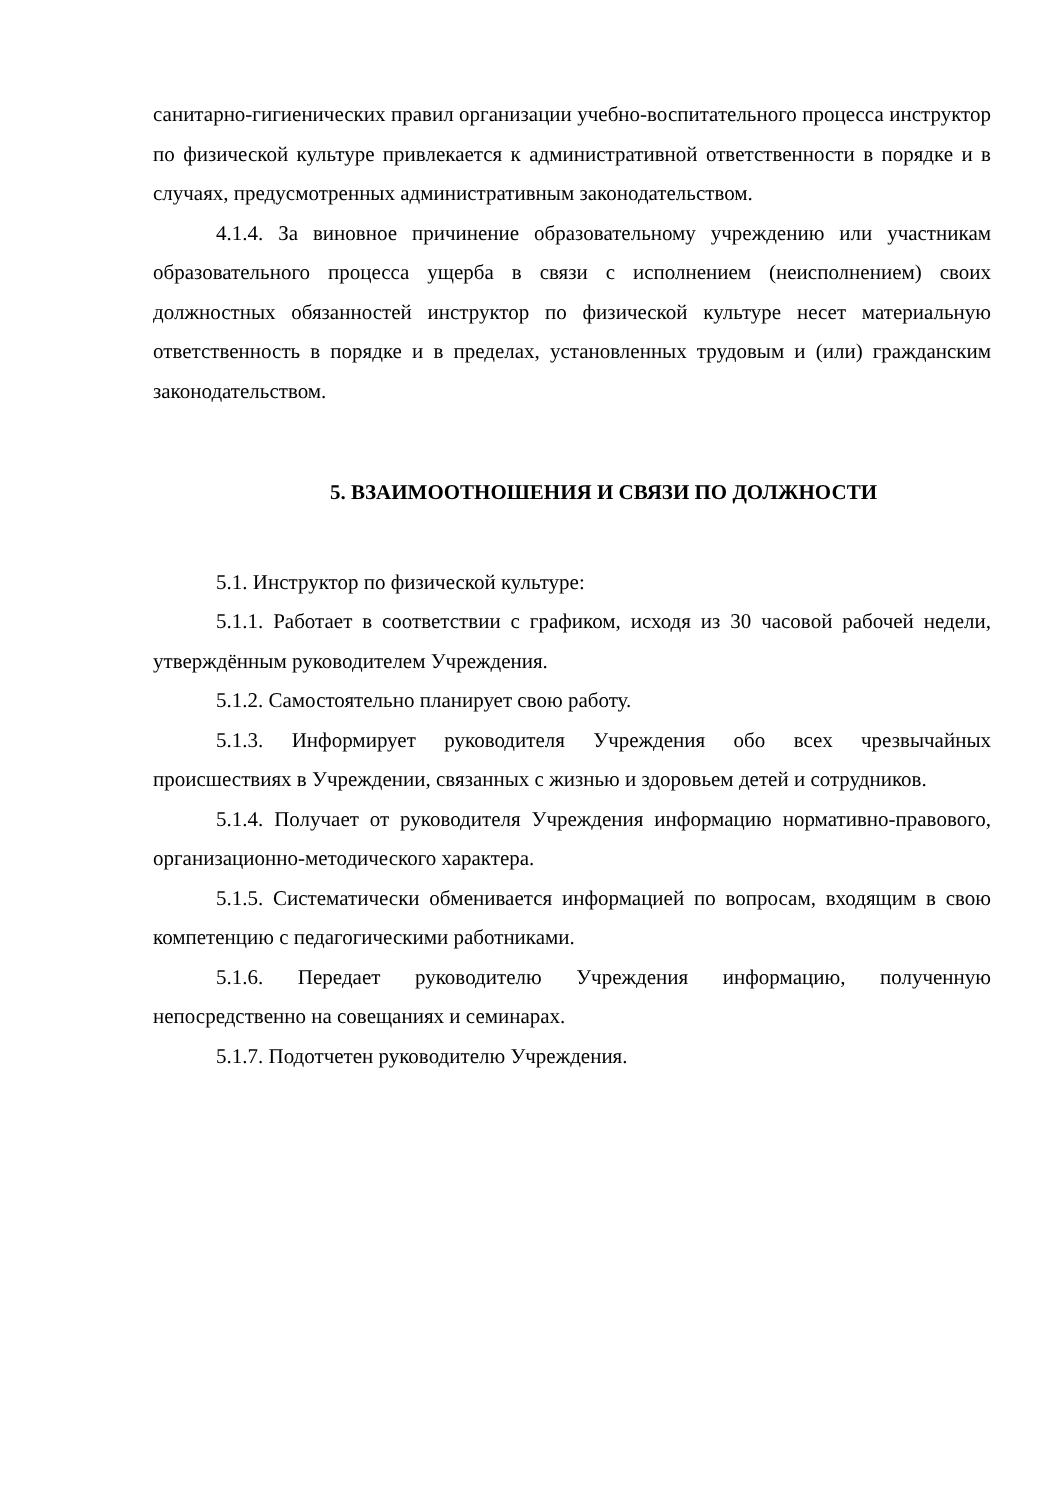санитарно-гигиенических правил организации учебно-воспитательного процесса инструктор по физической культуре привлекается к административной ответственности в порядке и в случаях, предусмотренных административным законодательством.
4.1.4. За виновное причинение образовательному учреждению или участникам образовательного процесса ущерба в связи с исполнением (неисполнением) своих должностных обязанностей инструктор по физической культуре несет материальную ответственность в порядке и в пределах, установленных трудовым и (или) гражданским законодательством.
5. ВЗАИМООТНОШЕНИЯ И СВЯЗИ ПО ДОЛЖНОСТИ
5.1. Инструктор по физической культуре:
5.1.1. Работает в соответствии с графиком, исходя из 30 часовой рабочей недели, утверждённым руководителем Учреждения.
5.1.2. Самостоятельно планирует свою работу.
5.1.3. Информирует руководителя Учреждения обо всех чрезвычайных происшествиях в Учреждении, связанных с жизнью и здоровьем детей и сотрудников.
5.1.4. Получает от руководителя Учреждения информацию нормативно-правового, организационно-методического характера.
5.1.5. Систематически обменивается информацией по вопросам, входящим в свою компетенцию с педагогическими работниками.
5.1.6. Передает руководителю Учреждения информацию, полученную непосредственно на совещаниях и семинарах.
5.1.7. Подотчетен руководителю Учреждения.